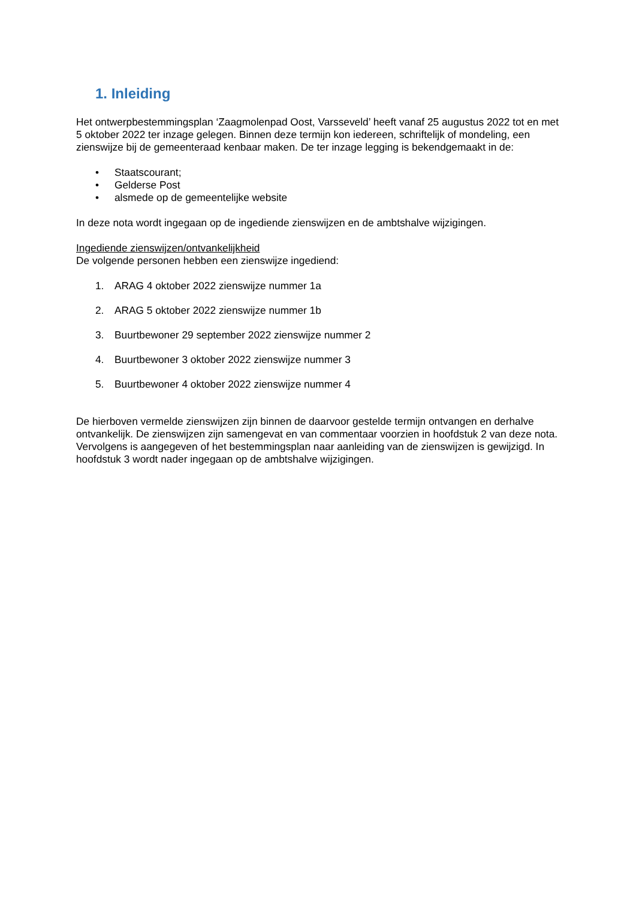1. Inleiding
Het ontwerpbestemmingsplan ‘Zaagmolenpad Oost, Varsseveld’ heeft vanaf 25 augustus 2022 tot en met 5 oktober 2022 ter inzage gelegen. Binnen deze termijn kon iedereen, schriftelijk of mondeling, een zienswijze bij de gemeenteraad kenbaar maken. De ter inzage legging is bekendgemaakt in de:
• Staatscourant;
• Gelderse Post
• alsmede op de gemeentelijke website
In deze nota wordt ingegaan op de ingediende zienswijzen en de ambtshalve wijzigingen.
Ingediende zienswijzen/ontvankelijkheid
De volgende personen hebben een zienswijze ingediend:
1. ARAG 4 oktober 2022 zienswijze nummer 1a
2. ARAG 5 oktober 2022 zienswijze nummer 1b
3. Buurtbewoner 29 september 2022 zienswijze nummer 2
4. Buurtbewoner 3 oktober 2022 zienswijze nummer 3
5. Buurtbewoner 4 oktober 2022 zienswijze nummer 4
De hierboven vermelde zienswijzen zijn binnen de daarvoor gestelde termijn ontvangen en derhalve ontvankelijk. De zienswijzen zijn samengevat en van commentaar voorzien in hoofdstuk 2 van deze nota. Vervolgens is aangegeven of het bestemmingsplan naar aanleiding van de zienswijzen is gewijzigd. In hoofdstuk 3 wordt nader ingegaan op de ambtshalve wijzigingen.